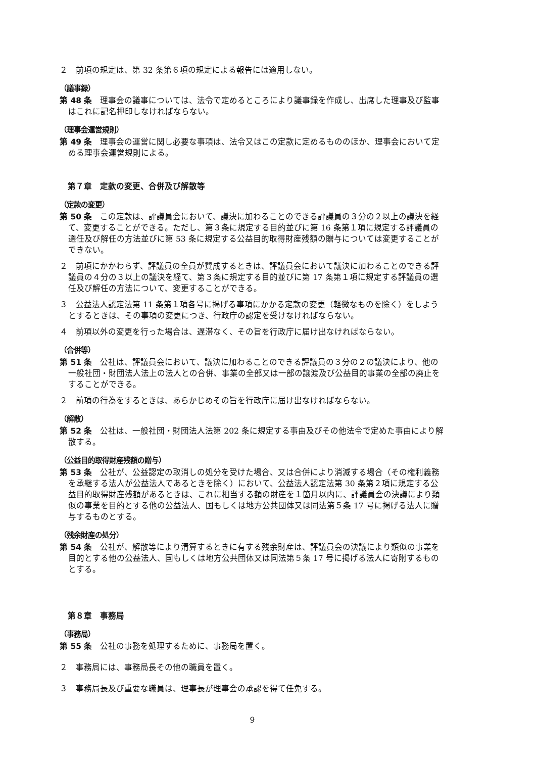２　前項の規定は、第 32 条第６項の規定による報告には適用しない。
（議事録）
第 48 条　理事会の議事については、法令で定めるところにより議事録を作成し、出席した理事及び監事はこれに記名押印しなければならない。
（理事会運営規則）
第 49 条　理事会の運営に関し必要な事項は、法令又はこの定款に定めるもののほか、理事会において定める理事会運営規則による。
第７章　定款の変更、合併及び解散等
（定款の変更）
第 50 条　この定款は、評議員会において、議決に加わることのできる評議員の３分の２以上の議決を経て、変更することができる。ただし、第３条に規定する目的並びに第 16 条第１項に規定する評議員の選任及び解任の方法並びに第 53 条に規定する公益目的取得財産残額の贈与については変更することができない。
２　前項にかかわらず、評議員の全員が賛成するときは、評議員会において議決に加わることのできる評議員の４分の３以上の議決を経て、第３条に規定する目的並びに第 17 条第１項に規定する評議員の選任及び解任の方法について、変更することができる。
３　公益法人認定法第 11 条第１項各号に掲げる事項にかかる定款の変更（軽微なものを除く）をしようとするときは、その事項の変更につき、行政庁の認定を受けなければならない。
４　前項以外の変更を行った場合は、遅滞なく、その旨を行政庁に届け出なければならない。
（合併等）
第 51 条　公社は、評議員会において、議決に加わることのできる評議員の３分の２の議決により、他の一般社団・財団法人法上の法人との合併、事業の全部又は一部の譲渡及び公益目的事業の全部の廃止をすることができる。
２　前項の行為をするときは、あらかじめその旨を行政庁に届け出なければならない。
（解散）
第 52 条　公社は、一般社団・財団法人法第 202 条に規定する事由及びその他法令で定めた事由により解散する。
（公益目的取得財産残額の贈与）
第 53 条　公社が、公益認定の取消しの処分を受けた場合、又は合併により消滅する場合（その権利義務を承継する法人が公益法人であるときを除く）において、公益法人認定法第 30 条第２項に規定する公益目的取得財産残額があるときは、これに相当する額の財産を１箇月以内に、評議員会の決議により類似の事業を目的とする他の公益法人、国もしくは地方公共団体又は同法第５条 17 号に掲げる法人に贈与するものとする。
（残余財産の処分）
第 54 条　公社が、解散等により清算するときに有する残余財産は、評議員会の決議により類似の事業を目的とする他の公益法人、国もしくは地方公共団体又は同法第５条 17 号に掲げる法人に寄附するものとする。
第８章　事務局
（事務局）
第 55 条　公社の事務を処理するために、事務局を置く。
２　事務局には、事務局長その他の職員を置く。
３　事務局長及び重要な職員は、理事長が理事会の承認を得て任免する。
9